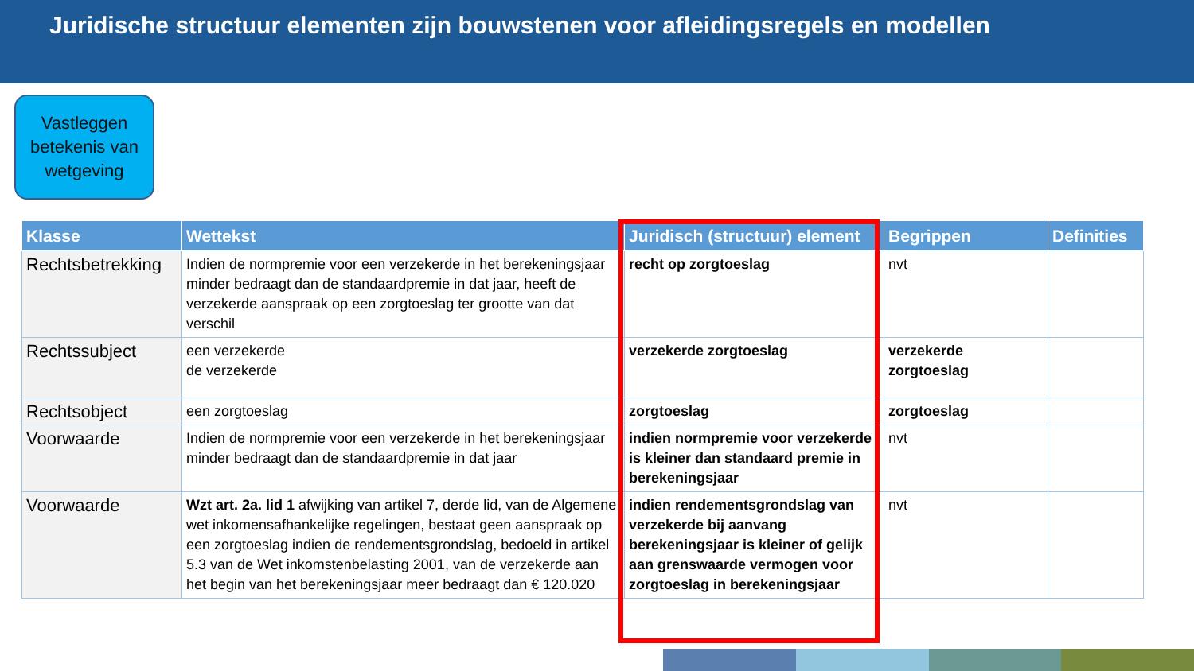Juridische structuur elementen zijn bouwstenen voor afleidingsregels en modellen
Vastleggen betekenis van wetgeving
| Klasse | Wettekst | Juridisch (structuur) element | Begrippen | Definities |
| --- | --- | --- | --- | --- |
| Rechtsbetrekking | Indien de normpremie voor een verzekerde in het berekeningsjaar minder bedraagt dan de standaardpremie in dat jaar, heeft de verzekerde aanspraak op een zorgtoeslag ter grootte van dat verschil | recht op zorgtoeslag | nvt | |
| Rechtssubject | een verzekerde de verzekerde | verzekerde zorgtoeslag | verzekerde zorgtoeslag | |
| Rechtsobject | een zorgtoeslag | zorgtoeslag | zorgtoeslag | |
| Voorwaarde | Indien de normpremie voor een verzekerde in het berekeningsjaar minder bedraagt dan de standaardpremie in dat jaar | indien normpremie voor verzekerde is kleiner dan standaard premie in berekeningsjaar | nvt | |
| Voorwaarde | Wzt art. 2a. lid 1 afwijking van artikel 7, derde lid, van de Algemene wet inkomensafhankelijke regelingen, bestaat geen aanspraak op een zorgtoeslag indien de rendementsgrondslag, bedoeld in artikel 5.3 van de Wet inkomstenbelasting 2001, van de verzekerde aan het begin van het berekeningsjaar meer bedraagt dan € 120.020 | indien rendementsgrondslag van verzekerde bij aanvang berekeningsjaar is kleiner of gelijk aan grenswaarde vermogen voor zorgtoeslag in berekeningsjaar | nvt | |